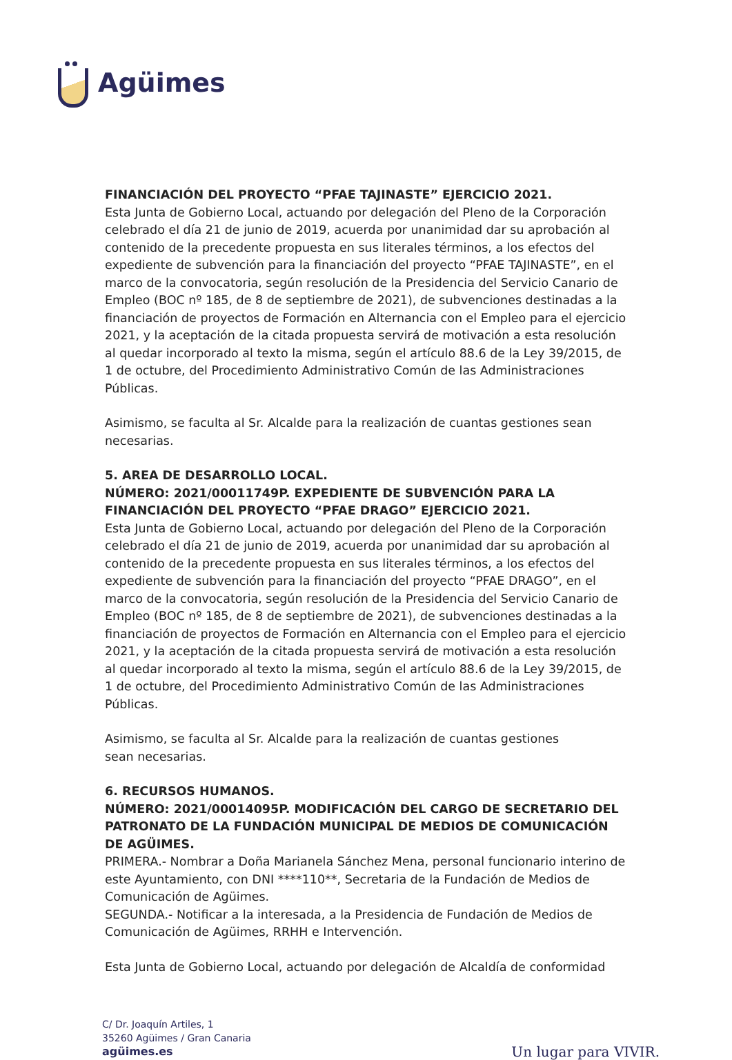Agüimes
FINANCIACIÓN DEL PROYECTO “PFAE TAJINASTE” EJERCICIO 2021.
Esta Junta de Gobierno Local, actuando por delegación del Pleno de la Corporación celebrado el día 21 de junio de 2019, acuerda por unanimidad dar su aprobación al contenido de la precedente propuesta en sus literales términos, a los efectos del expediente de subvención para la financiación del proyecto “PFAE TAJINASTE”, en el marco de la convocatoria, según resolución de la Presidencia del Servicio Canario de Empleo (BOC nº 185, de 8 de septiembre de 2021), de subvenciones destinadas a la financiación de proyectos de Formación en Alternancia con el Empleo para el ejercicio 2021, y la aceptación de la citada propuesta servirá de motivación a esta resolución al quedar incorporado al texto la misma, según el artículo 88.6 de la Ley 39/2015, de 1 de octubre, del Procedimiento Administrativo Común de las Administraciones Públicas.
Asimismo, se faculta al Sr. Alcalde para la realización de cuantas gestiones sean necesarias.
5. AREA DE DESARROLLO LOCAL.
NÚMERO: 2021/00011749P. EXPEDIENTE DE SUBVENCIÓN PARA LA FINANCIACIÓN DEL PROYECTO “PFAE DRAGO” EJERCICIO 2021.
Esta Junta de Gobierno Local, actuando por delegación del Pleno de la Corporación celebrado el día 21 de junio de 2019, acuerda por unanimidad dar su aprobación al contenido de la precedente propuesta en sus literales términos, a los efectos del expediente de subvención para la financiación del proyecto “PFAE DRAGO”, en el marco de la convocatoria, según resolución de la Presidencia del Servicio Canario de Empleo (BOC nº 185, de 8 de septiembre de 2021), de subvenciones destinadas a la financiación de proyectos de Formación en Alternancia con el Empleo para el ejercicio 2021, y la aceptación de la citada propuesta servirá de motivación a esta resolución al quedar incorporado al texto la misma, según el artículo 88.6 de la Ley 39/2015, de 1 de octubre, del Procedimiento Administrativo Común de las Administraciones Públicas.
Asimismo, se faculta al Sr. Alcalde para la realización de cuantas gestiones
sean necesarias.
6. RECURSOS HUMANOS.
NÚMERO: 2021/00014095P. MODIFICACIÓN DEL CARGO DE SECRETARIO DEL PATRONATO DE LA FUNDACIÓN MUNICIPAL DE MEDIOS DE COMUNICACIÓN DE AGÜIMES.
PRIMERA.- Nombrar a Doña Marianela Sánchez Mena, personal funcionario interino de este Ayuntamiento, con DNI ****110**, Secretaria de la Fundación de Medios de Comunicación de Agüimes.
SEGUNDA.- Notificar a la interesada, a la Presidencia de Fundación de Medios de Comunicación de Agüimes, RRHH e Intervención.
Esta Junta de Gobierno Local, actuando por delegación de Alcaldía de conformidad
C/ Dr. Joaquín Artiles, 1
35260 Agüimes / Gran Canaria
agüimes.es
Un lugar para VIVIR.